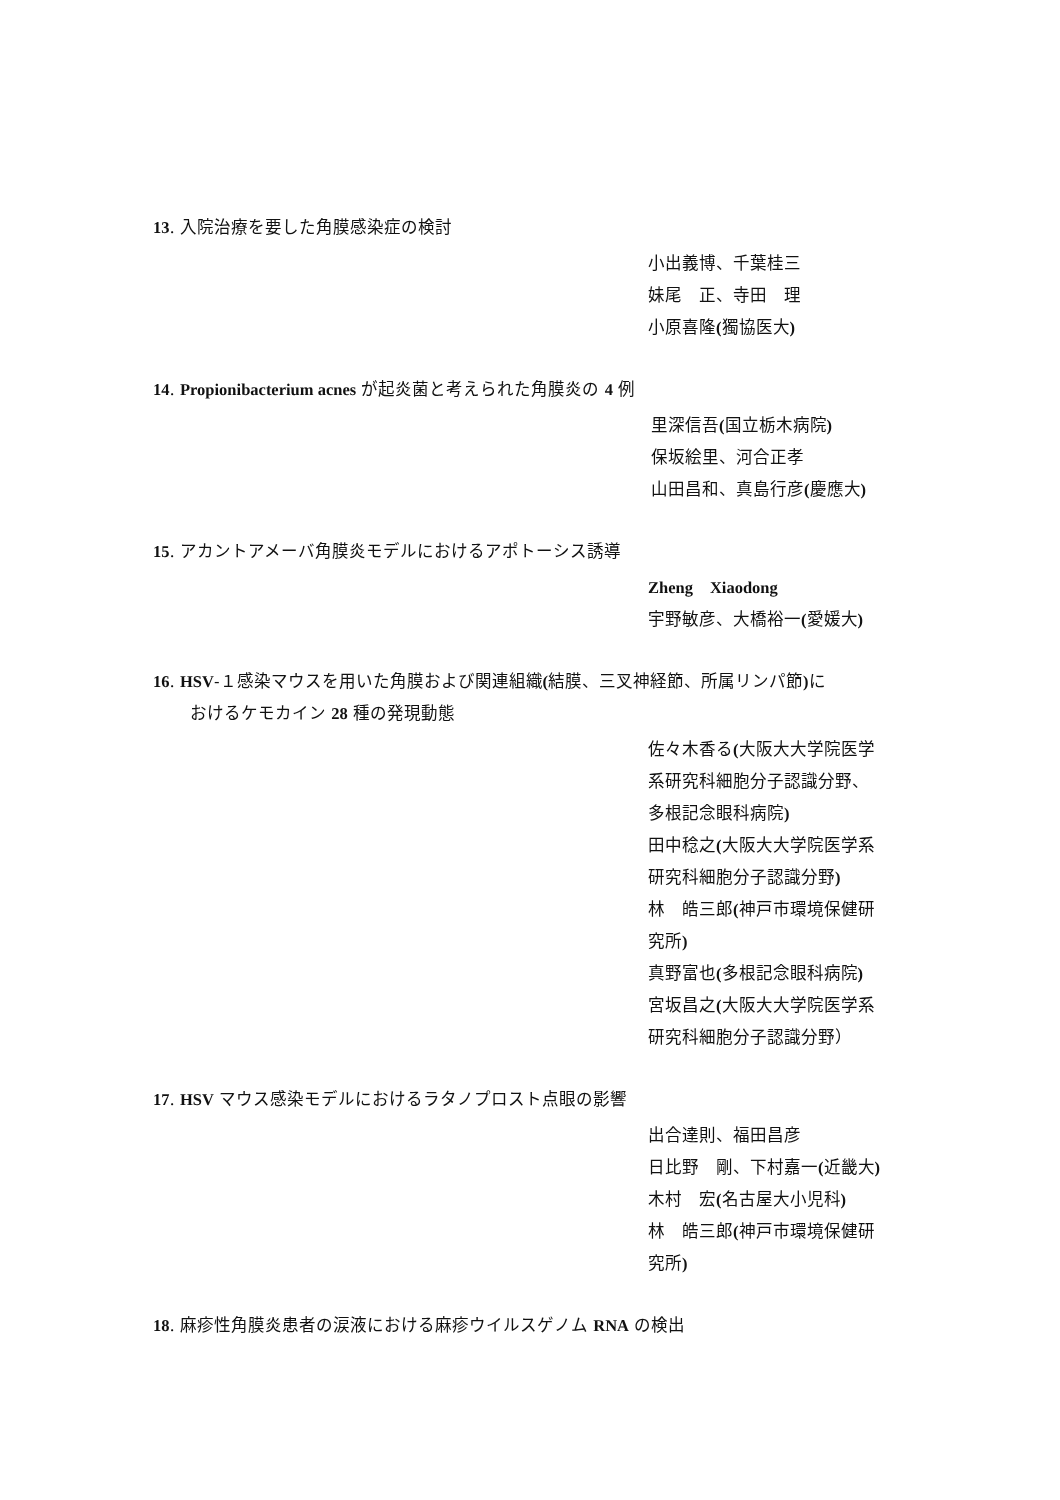13. 入院治療を要した角膜感染症の検討
小出義博、千葉桂三
妹尾　正、寺田　理
小原喜隆(獨協医大)
14. Propionibacterium acnes が起炎菌と考えられた角膜炎の 4 例
里深信吾(国立栃木病院)
保坂絵里、河合正孝
山田昌和、真島行彦(慶應大)
15. アカントアメーバ角膜炎モデルにおけるアポトーシス誘導
Zheng　Xiaodong
宇野敏彦、大橋裕一(愛媛大)
16. HSV-１感染マウスを用いた角膜および関連組織(結膜、三叉神経節、所属リンパ節) に
おけるケモカイン 28 種の発現動態
佐々木香る(大阪大大学院医学
系研究科細胞分子認識分野、
多根記念眼科病院)
田中稔之(大阪大大学院医学系
研究科細胞分子認識分野)
林　皓三郎(神戸市環境保健研
究所)
真野富也(多根記念眼科病院)
宮坂昌之(大阪大大学院医学系
研究科細胞分子認識分野）
17. HSV マウス感染モデルにおけるラタノプロスト点眼の影響
出合達則、福田昌彦
日比野　剛、下村嘉一(近畿大)
木村　宏(名古屋大小児科)
林　皓三郎(神戸市環境保健研
究所)
18. 麻疹性角膜炎患者の涙液における麻疹ウイルスゲノム RNA の検出